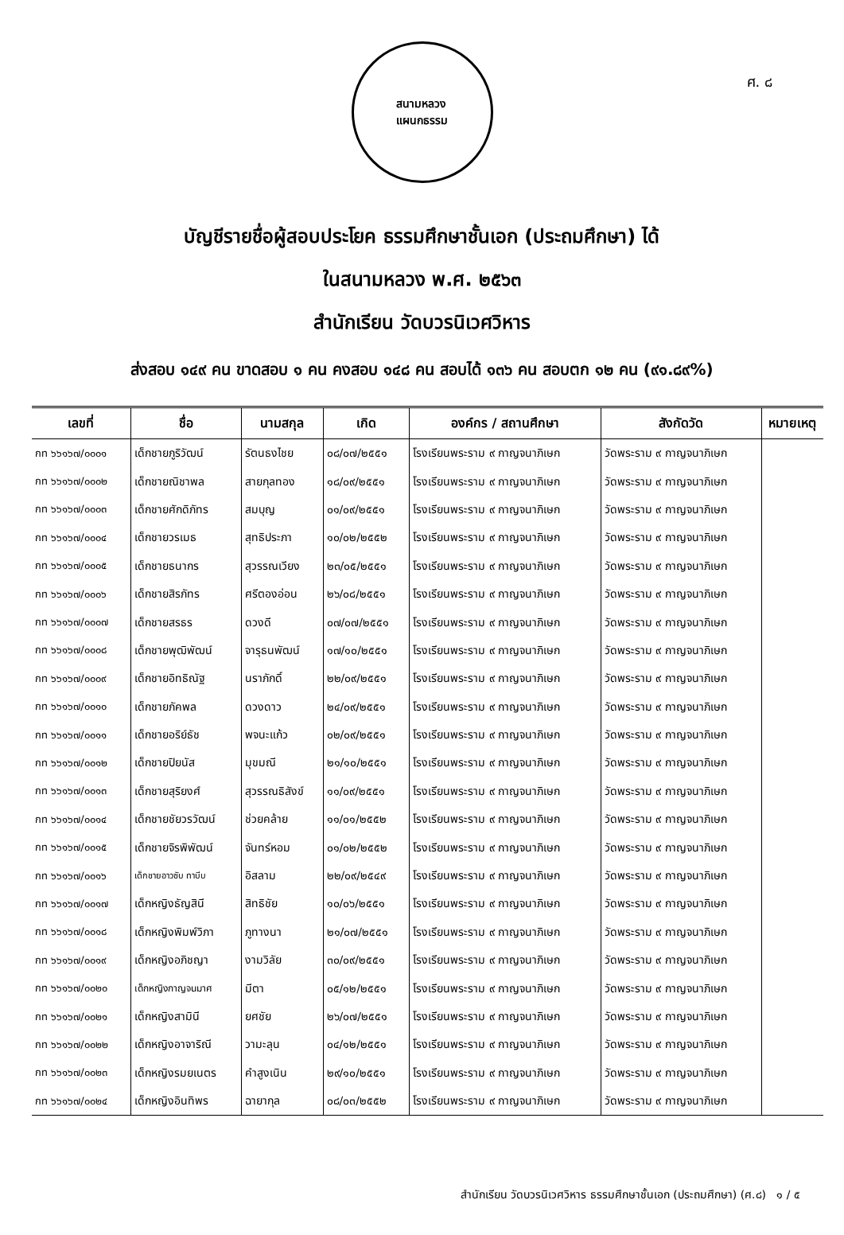ศ. ๘
สนามหลวง
แผนกธรรม
บัญชีรายชื่อผู้สอบประโยค ธรรมศึกษาชั้นเอก (ประถมศึกษา) ได้
ในสนามหลวง พ.ศ. ๒๕๖๓
สำนักเรียน วัดบวรนิเวศวิหาร
ส่งสอบ ๑๔๙ คน ขาดสอบ ๑ คน คงสอบ ๑๔๘ คน สอบได้ ๑๓๖ คน สอบตก ๑๒ คน (๙๑.๘๙%)
| เลขที่ | ชื่อ | นามสกุล | เกิด | องค์กร / สถานศึกษา | สังกัดวัด | หมายเหตุ |
| --- | --- | --- | --- | --- | --- | --- |
| กท ๖๖๑๖๗/๐๐๐๑ | เด็กชายภูริวัฒน์ | รัตนธงไชย | ๐๘/๐๗/๒๕๕๑ | โรงเรียนพระราม ๙ กาญจนาภิเษก | วัดพระราม ๙ กาญจนาภิเษก | |
| กท ๖๖๑๖๗/๐๐๐๒ | เด็กชายณิชาพล | สายกุลทอง | ๑๘/๐๙/๒๕๕๑ | โรงเรียนพระราม ๙ กาญจนาภิเษก | วัดพระราม ๙ กาญจนาภิเษก | |
| กท ๖๖๑๖๗/๐๐๐๓ | เด็กชายศักดิภัทร | สมบุญ | ๐๑/๐๙/๒๕๕๑ | โรงเรียนพระราม ๙ กาญจนาภิเษก | วัดพระราม ๙ กาญจนาภิเษก | |
| กท ๖๖๑๖๗/๐๐๐๔ | เด็กชายวรเมธ | สุทธิประภา | ๑๐/๐๒/๒๕๕๒ | โรงเรียนพระราม ๙ กาญจนาภิเษก | วัดพระราม ๙ กาญจนาภิเษก | |
| กท ๖๖๑๖๗/๐๐๐๕ | เด็กชายธนากร | สุวรรณเวียง | ๒๓/๐๕/๒๕๕๑ | โรงเรียนพระราม ๙ กาญจนาภิเษก | วัดพระราม ๙ กาญจนาภิเษก | |
| กท ๖๖๑๖๗/๐๐๐๖ | เด็กชายสิรภัทร | ศรีตองอ่อน | ๒๖/๐๘/๒๕๕๑ | โรงเรียนพระราม ๙ กาญจนาภิเษก | วัดพระราม ๙ กาญจนาภิเษก | |
| กท ๖๖๑๖๗/๐๐๐๗ | เด็กชายสรธร | ดวงดี | ๐๗/๐๗/๒๕๕๑ | โรงเรียนพระราม ๙ กาญจนาภิเษก | วัดพระราม ๙ กาญจนาภิเษก | |
| กท ๖๖๑๖๗/๐๐๐๘ | เด็กชายพุฒิพัฒน์ | จารุธนพัฒน์ | ๑๗/๑๐/๒๕๕๑ | โรงเรียนพระราม ๙ กาญจนาภิเษก | วัดพระราม ๙ กาญจนาภิเษก | |
| กท ๖๖๑๖๗/๐๐๐๙ | เด็กชายอิทธิณัฐ | นราภักดิ์ | ๒๒/๐๙/๒๕๕๑ | โรงเรียนพระราม ๙ กาญจนาภิเษก | วัดพระราม ๙ กาญจนาภิเษก | |
| กท ๖๖๑๖๗/๐๐๑๐ | เด็กชายภัคพล | ดวงดาว | ๒๔/๐๙/๒๕๕๑ | โรงเรียนพระราม ๙ กาญจนาภิเษก | วัดพระราม ๙ กาญจนาภิเษก | |
| กท ๖๖๑๖๗/๐๐๑๑ | เด็กชายอริย์ธัช | พจนะแก้ว | ๐๒/๐๙/๒๕๕๑ | โรงเรียนพระราม ๙ กาญจนาภิเษก | วัดพระราม ๙ กาญจนาภิเษก | |
| กท ๖๖๑๖๗/๐๐๑๒ | เด็กชายปิยนัส | มุขมณี | ๒๑/๑๐/๒๕๕๑ | โรงเรียนพระราม ๙ กาญจนาภิเษก | วัดพระราม ๙ กาญจนาภิเษก | |
| กท ๖๖๑๖๗/๐๐๑๓ | เด็กชายสุริยงศ์ | สุวรรณธิสังข์ | ๑๑/๐๙/๒๕๕๑ | โรงเรียนพระราม ๙ กาญจนาภิเษก | วัดพระราม ๙ กาญจนาภิเษก | |
| กท ๖๖๑๖๗/๐๐๑๔ | เด็กชายชัยวรวัฒน์ | ช่วยคล้าย | ๑๑/๐๑/๒๕๕๒ | โรงเรียนพระราม ๙ กาญจนาภิเษก | วัดพระราม ๙ กาญจนาภิเษก | |
| กท ๖๖๑๖๗/๐๐๑๕ | เด็กชายจิรพิพัฒน์ | จันทร์หอม | ๐๑/๐๒/๒๕๕๒ | โรงเรียนพระราม ๙ กาญจนาภิเษก | วัดพระราม ๙ กาญจนาภิเษก | |
| กท ๖๖๑๖๗/๐๐๑๖ | เด็กชายอาวซับ ทาบีบ | อิสลาม | ๒๒/๐๙/๒๕๔๙ | โรงเรียนพระราม ๙ กาญจนาภิเษก | วัดพระราม ๙ กาญจนาภิเษก | |
| กท ๖๖๑๖๗/๐๐๑๗ | เด็กหญิงธัญสินี | สิทธิชัย | ๑๐/๐๖/๒๕๕๑ | โรงเรียนพระราม ๙ กาญจนาภิเษก | วัดพระราม ๙ กาญจนาภิเษก | |
| กท ๖๖๑๖๗/๐๐๑๘ | เด็กหญิงพิมพ์วิภา | ภูทางนา | ๒๑/๐๗/๒๕๕๑ | โรงเรียนพระราม ๙ กาญจนาภิเษก | วัดพระราม ๙ กาญจนาภิเษก | |
| กท ๖๖๑๖๗/๐๐๑๙ | เด็กหญิงอภิชญา | งามวิลัย | ๓๐/๐๙/๒๕๕๑ | โรงเรียนพระราม ๙ กาญจนาภิเษก | วัดพระราม ๙ กาญจนาภิเษก | |
| กท ๖๖๑๖๗/๐๐๒๐ | เด็กหญิงกาญจนมาศ | มีตา | ๐๕/๑๒/๒๕๕๑ | โรงเรียนพระราม ๙ กาญจนาภิเษก | วัดพระราม ๙ กาญจนาภิเษก | |
| กท ๖๖๑๖๗/๐๐๒๑ | เด็กหญิงสามินี | ยศชัย | ๒๖/๐๗/๒๕๕๑ | โรงเรียนพระราม ๙ กาญจนาภิเษก | วัดพระราม ๙ กาญจนาภิเษก | |
| กท ๖๖๑๖๗/๐๐๒๒ | เด็กหญิงอาจาริณี | วามะลุน | ๐๔/๑๒/๒๕๕๑ | โรงเรียนพระราม ๙ กาญจนาภิเษก | วัดพระราม ๙ กาญจนาภิเษก | |
| กท ๖๖๑๖๗/๐๐๒๓ | เด็กหญิงรมยเนตร | คำสูงเนิน | ๒๙/๑๐/๒๕๕๑ | โรงเรียนพระราม ๙ กาญจนาภิเษก | วัดพระราม ๙ กาญจนาภิเษก | |
| กท ๖๖๑๖๗/๐๐๒๔ | เด็กหญิงอินทิพร | ฉายากุล | ๐๘/๐๓/๒๕๕๒ | โรงเรียนพระราม ๙ กาญจนาภิเษก | วัดพระราม ๙ กาญจนาภิเษก | |
สำนักเรียน วัดบวรนิเวศวิหาร ธรรมศึกษาชั้นเอก (ประถมศึกษา) (ศ.๘) ๑ / ๕